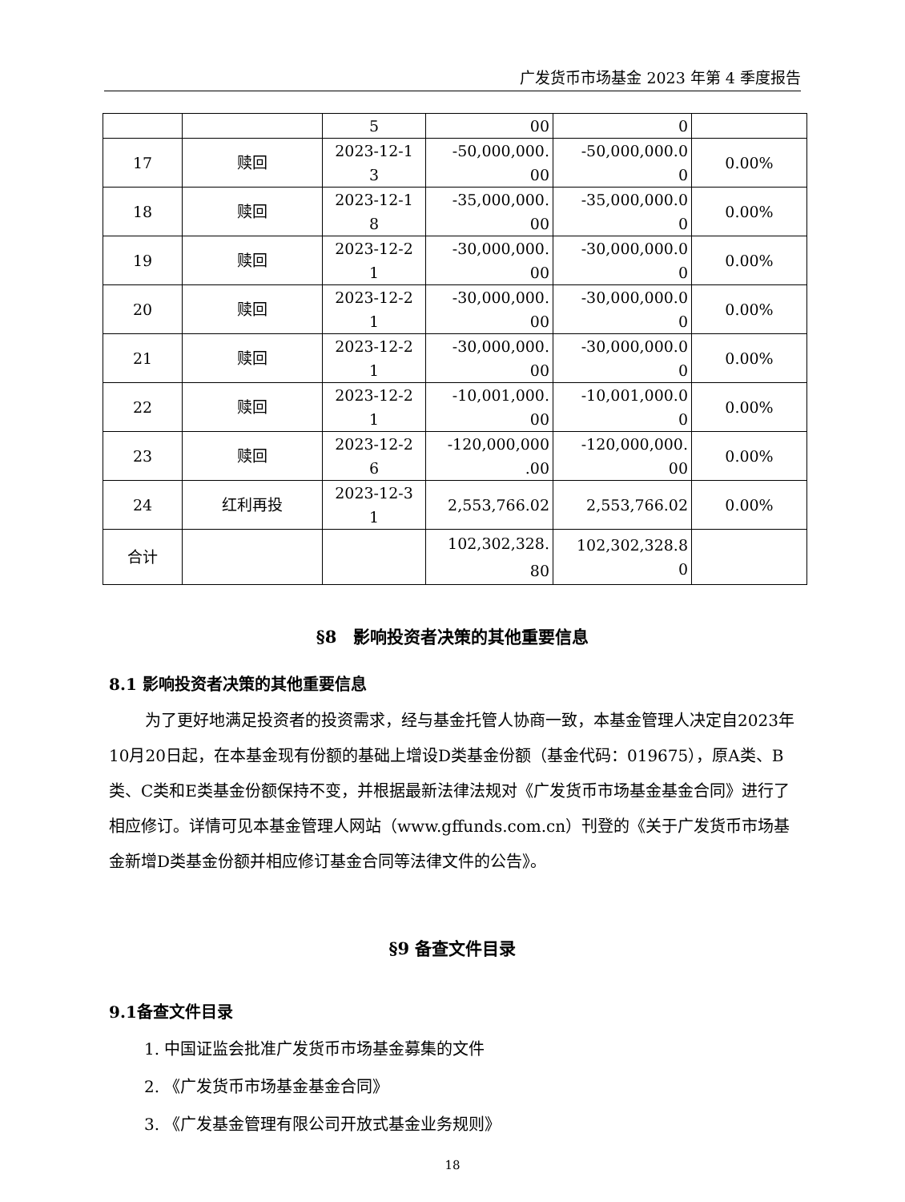广发货币市场基金 2023 年第 4 季度报告
| | | 5 | 00 | 0 | |
| 17 | 赎回 | 2023-12-1 3 | -50,000,000. 00 | -50,000,000.0 0 | 0.00% |
| 18 | 赎回 | 2023-12-1 8 | -35,000,000. 00 | -35,000,000.0 0 | 0.00% |
| 19 | 赎回 | 2023-12-2 1 | -30,000,000. 00 | -30,000,000.0 0 | 0.00% |
| 20 | 赎回 | 2023-12-2 1 | -30,000,000. 00 | -30,000,000.0 0 | 0.00% |
| 21 | 赎回 | 2023-12-2 1 | -30,000,000. 00 | -30,000,000.0 0 | 0.00% |
| 22 | 赎回 | 2023-12-2 1 | -10,001,000. 00 | -10,001,000.0 0 | 0.00% |
| 23 | 赎回 | 2023-12-2 6 | -120,000,000 .00 | -120,000,000. 00 | 0.00% |
| 24 | 红利再投 | 2023-12-3 1 | 2,553,766.02 | 2,553,766.02 | 0.00% |
| 合计 | | | 102,302,328. 80 | 102,302,328.8 0 | |
§8　影响投资者决策的其他重要信息
8.1 影响投资者决策的其他重要信息
为了更好地满足投资者的投资需求，经与基金托管人协商一致，本基金管理人决定自2023年10月20日起，在本基金现有份额的基础上增设D类基金份额（基金代码：019675），原A类、B类、C类和E类基金份额保持不变，并根据最新法律法规对《广发货币市场基金基金合同》进行了相应修订。详情可见本基金管理人网站（www.gffunds.com.cn）刊登的《关于广发货币市场基金新增D类基金份额并相应修订基金合同等法律文件的公告》。
§9 备查文件目录
9.1备查文件目录
1. 中国证监会批准广发货币市场基金募集的文件
2. 《广发货币市场基金基金合同》
3. 《广发基金管理有限公司开放式基金业务规则》
18